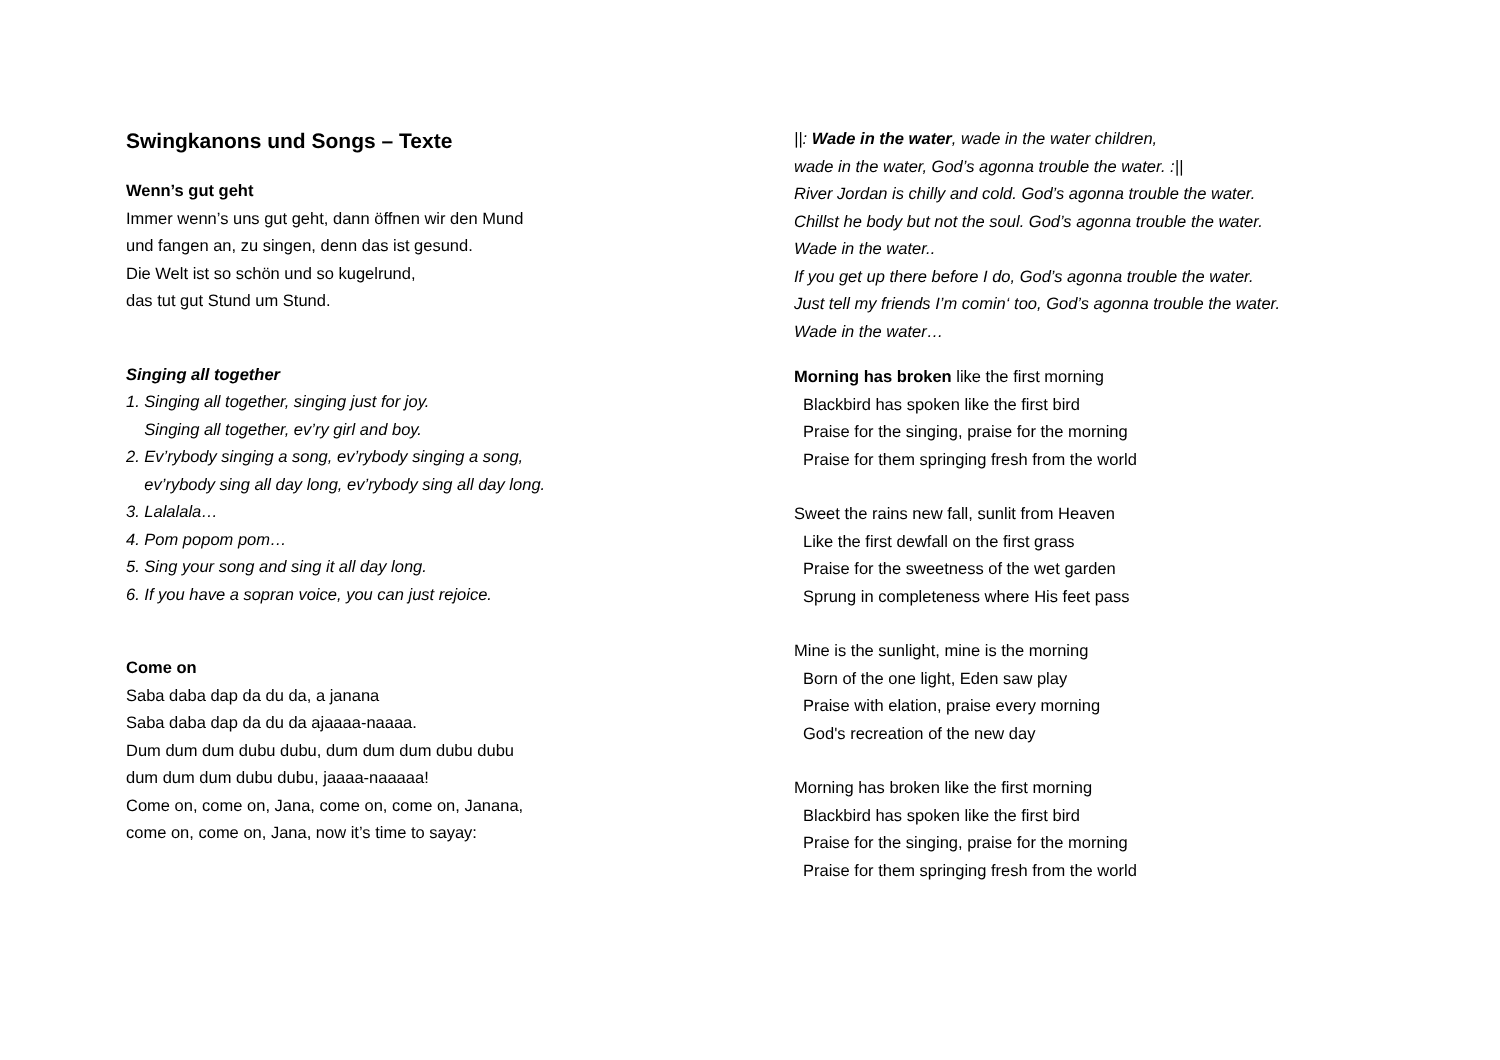Swingkanons und Songs – Texte
Wenn’s gut geht
Immer wenn’s uns gut geht, dann öffnen wir den Mund
und fangen an, zu singen, denn das ist gesund.
Die Welt ist so schön und so kugelrund,
das tut gut Stund um Stund.
Singing all together
1. Singing all together, singing just for joy.
Singing all together, ev’ry girl and boy.
2. Ev’rybody singing a song, ev’rybody singing a song,
ev’rybody sing all day long, ev’rybody sing all day long.
3. Lalalala…
4. Pom popom pom…
5. Sing your song and sing it all day long.
6. If you have a sopran voice, you can just rejoice.
Come on
Saba daba dap da du da, a janana
Saba daba dap da du da ajaaaa-naaaa.
Dum dum dum dubu dubu, dum dum dum dubu dubu
dum dum dum dubu dubu, jaaaa-naaaaa!
Come on, come on, Jana, come on, come on, Janana,
come on, come on, Jana, now it’s time to sayay:
||: Wade in the water, wade in the water children,
wade in the water, God’s agonna trouble the water. :||
River Jordan is chilly and cold. God’s agonna trouble the water.
Chillst he body but not the soul. God’s agonna trouble the water.
Wade in the water..
If you get up there before I do, God’s agonna trouble the water.
Just tell my friends I’m comin‘ too, God’s agonna trouble the water.
Wade in the water…
Morning has broken like the first morning
Blackbird has spoken like the first bird
Praise for the singing, praise for the morning
Praise for them springing fresh from the world
Sweet the rains new fall, sunlit from Heaven
Like the first dewfall on the first grass
Praise for the sweetness of the wet garden
Sprung in completeness where His feet pass
Mine is the sunlight, mine is the morning
Born of the one light, Eden saw play
Praise with elation, praise every morning
God's recreation of the new day
Morning has broken like the first morning
Blackbird has spoken like the first bird
Praise for the singing, praise for the morning
Praise for them springing fresh from the world